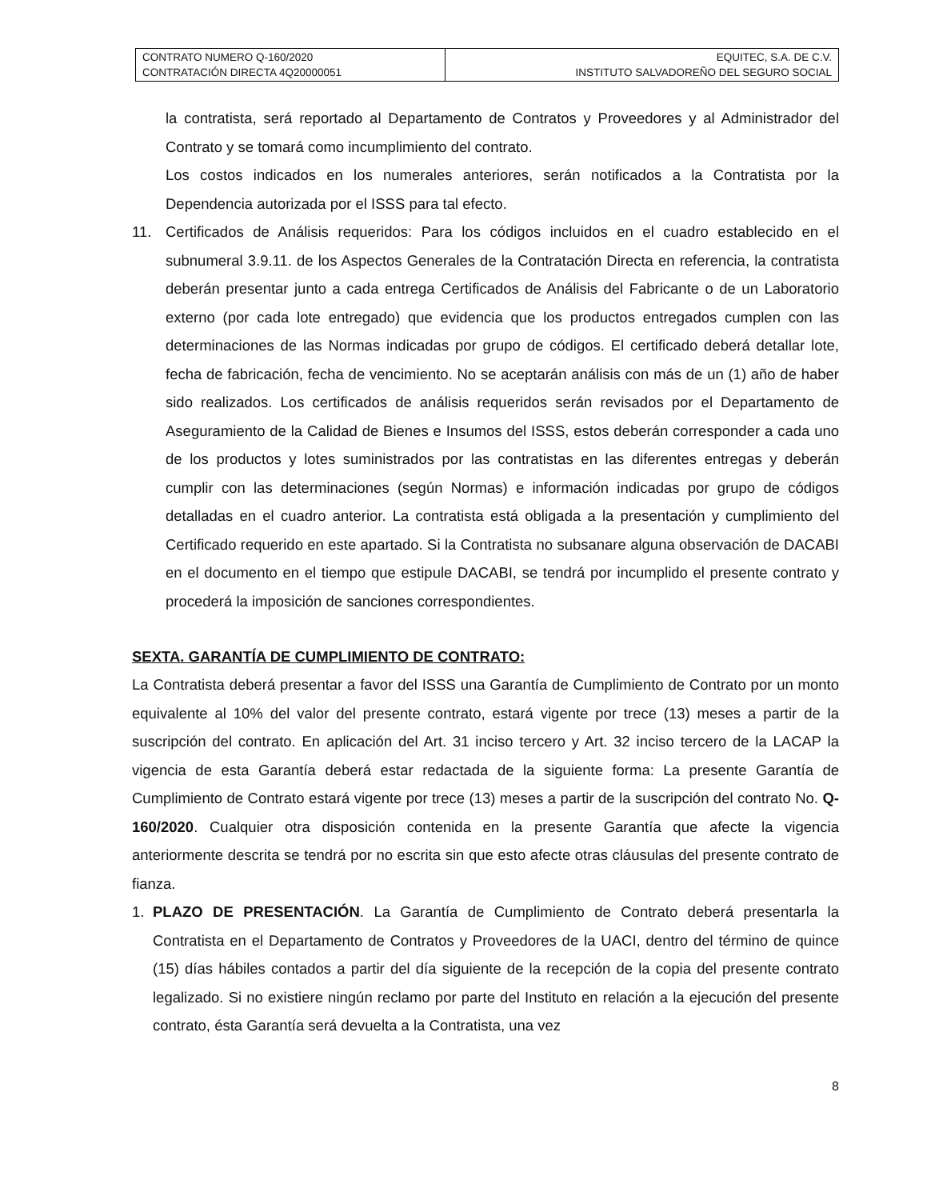| CONTRATO NUMERO Q-160/2020 CONTRATACIÓN DIRECTA 4Q20000051 | EQUITEC, S.A. DE C.V. INSTITUTO SALVADOREÑO DEL SEGURO SOCIAL |
la contratista, será reportado al Departamento de Contratos y Proveedores y al Administrador del Contrato y se tomará como incumplimiento del contrato.
Los costos indicados en los numerales anteriores, serán notificados a la Contratista por la Dependencia autorizada por el ISSS para tal efecto.
11. Certificados de Análisis requeridos: Para los códigos incluidos en el cuadro establecido en el subnumeral 3.9.11. de los Aspectos Generales de la Contratación Directa en referencia, la contratista deberán presentar junto a cada entrega Certificados de Análisis del Fabricante o de un Laboratorio externo (por cada lote entregado) que evidencia que los productos entregados cumplen con las determinaciones de las Normas indicadas por grupo de códigos. El certificado deberá detallar lote, fecha de fabricación, fecha de vencimiento. No se aceptarán análisis con más de un (1) año de haber sido realizados. Los certificados de análisis requeridos serán revisados por el Departamento de Aseguramiento de la Calidad de Bienes e Insumos del ISSS, estos deberán corresponder a cada uno de los productos y lotes suministrados por las contratistas en las diferentes entregas y deberán cumplir con las determinaciones (según Normas) e información indicadas por grupo de códigos detalladas en el cuadro anterior. La contratista está obligada a la presentación y cumplimiento del Certificado requerido en este apartado. Si la Contratista no subsanare alguna observación de DACABI en el documento en el tiempo que estipule DACABI, se tendrá por incumplido el presente contrato y procederá la imposición de sanciones correspondientes.
SEXTA. GARANTÍA DE CUMPLIMIENTO DE CONTRATO:
La Contratista deberá presentar a favor del ISSS una Garantía de Cumplimiento de Contrato por un monto equivalente al 10% del valor del presente contrato, estará vigente por trece (13) meses a partir de la suscripción del contrato. En aplicación del Art. 31 inciso tercero y Art. 32 inciso tercero de la LACAP la vigencia de esta Garantía deberá estar redactada de la siguiente forma: La presente Garantía de Cumplimiento de Contrato estará vigente por trece (13) meses a partir de la suscripción del contrato No. Q-160/2020. Cualquier otra disposición contenida en la presente Garantía que afecte la vigencia anteriormente descrita se tendrá por no escrita sin que esto afecte otras cláusulas del presente contrato de fianza.
1. PLAZO DE PRESENTACIÓN. La Garantía de Cumplimiento de Contrato deberá presentarla la Contratista en el Departamento de Contratos y Proveedores de la UACI, dentro del término de quince (15) días hábiles contados a partir del día siguiente de la recepción de la copia del presente contrato legalizado. Si no existiere ningún reclamo por parte del Instituto en relación a la ejecución del presente contrato, ésta Garantía será devuelta a la Contratista, una vez
8